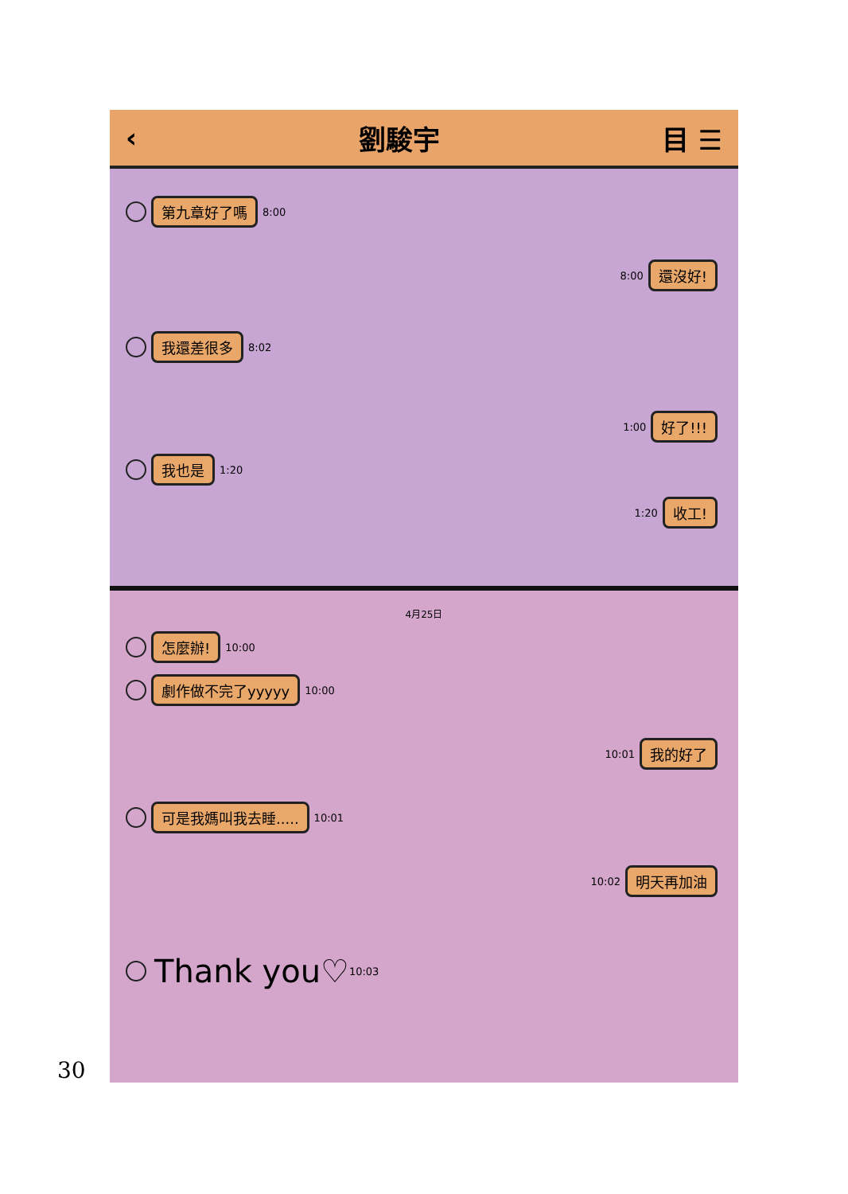‹ 劉駿宇 目 ☰
第九章好了嗎 8:00
8:00 還沒好!
我還差很多 8:02
1:00 好了!!!
我也是 1:20
1:20 收工!
4月25日
怎麼辦! 10:00
劇作做不完了yyyyy 10:00
10:01 我的好了
可是我媽叫我去睡..... 10:01
10:02 明天再加油
Thank you♡ 10:03
30